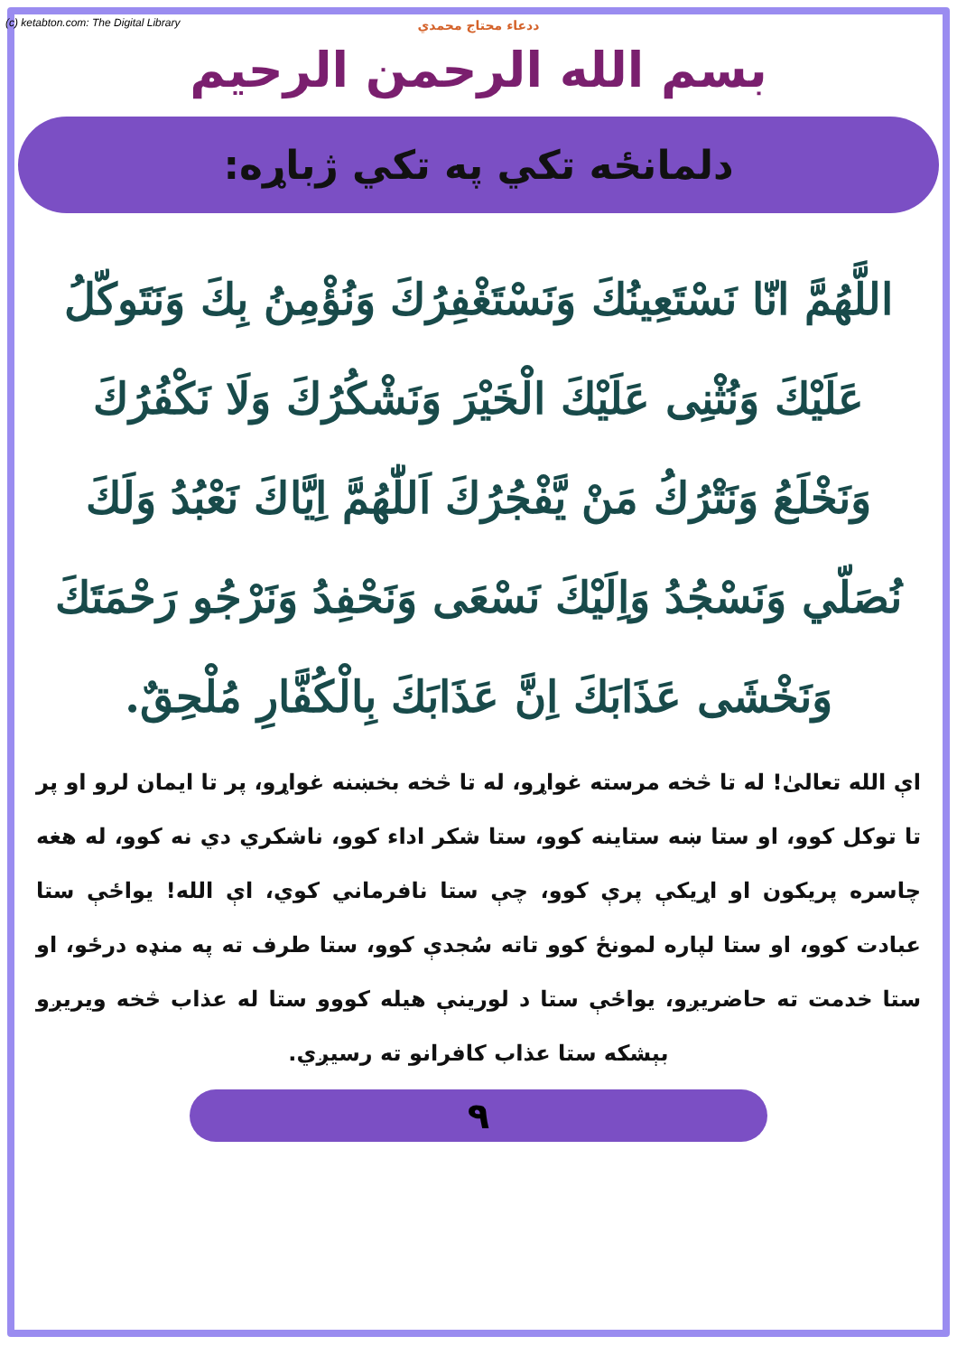(c) ketabton.com: The Digital Library
ددعاء محتاج محمدي
بسم الله الرحمن الرحيم
دلمانځه تکي په تکي ژباړه:
اللَّهُمَّ انّا نَسْتَعِينُكَ وَنَسْتَغْفِرُكَ وَنُؤْمِنُ بِكَ وَنَتَوكّلُ عَلَيْكَ وَنُثْنِى عَلَيْكَ الْخَيْرَ وَنَشْكُرُكَ وَلَا نَكْفُرُكَ وَنَخْلَعُ وَنَتْرُكُ مَنْ يَّفْجُرُكَ اَللّٰهُمَّ اِيَّاكَ نَعْبُدُ وَلَكَ نُصَلّي وَنَسْجُدُ وَاِلَيْكَ نَسْعَى وَنَحْفِدُ وَنَرْجُو رَحْمَتَكَ وَنَخْشَى عَذَابَكَ اِنَّ عَذَابَكَ بِالْكُفَّارِ مُلْحِقٌ.
اې الله تعالیٰ! له تا څخه مرسته غواړو، له تا څخه بخښنه غواړو، پر تا ایمان لرو او پر تا توکل کوو، او ستا ښه ستاینه کوو، ستا شکر اداء کوو، ناشکري دي نه کوو، له هغه چاسره پريکون او اړيکې پرې کوو، چې ستا نافرماني کوي، اې الله! يواځې ستا عبادت کوو، او ستا لپاره لمونځ کوو تاته سُجدې کوو، ستا طرف ته په منډه درځو، او ستا خدمت ته حاضريږو، يواځې ستا د لورينې هيله کووو ستا له عذاب څخه ويريږو بېشکه ستا عذاب کافرانو ته رسيږي.
۹